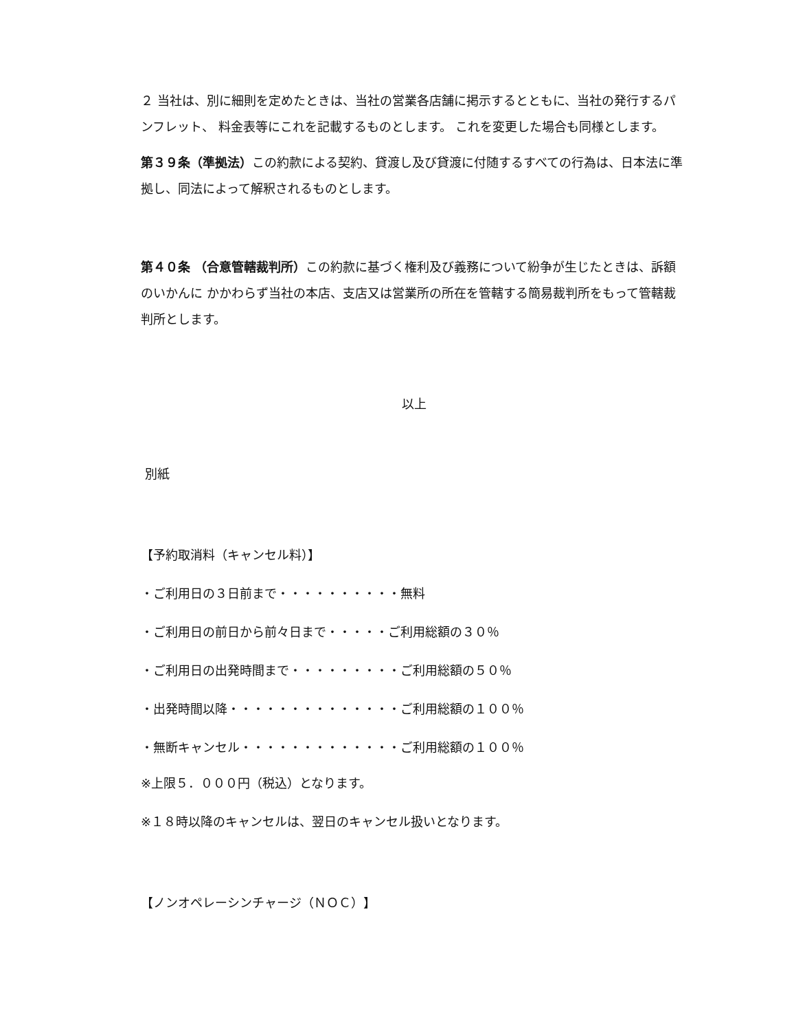２ 当社は、別に細則を定めたときは、当社の営業各店舗に掲示するとともに、当社の発行するパンフレット、 料金表等にこれを記載するものとします。 これを変更した場合も同様とします。
第３９条（準拠法）この約款による契約、貸渡し及び貸渡に付随するすべての行為は、日本法に準拠し、同法によって解釈されるものとします。
第４０条 （合意管轄裁判所）この約款に基づく権利及び義務について紛争が生じたときは、訴額のいかんに かかわらず当社の本店、支店又は営業所の所在を管轄する簡易裁判所をもって管轄裁判所とします。
以上
別紙
【予約取消料（キャンセル料）】
・ご利用日の３日前まで・・・・・・・・・・無料
・ご利用日の前日から前々日まで・・・・・ご利用総額の３０％
・ご利用日の出発時間まで・・・・・・・・・ご利用総額の５０％
・出発時間以降・・・・・・・・・・・・・・ご利用総額の１００％
・無断キャンセル・・・・・・・・・・・・・ご利用総額の１００％
※上限５．０００円（税込）となります。
※１８時以降のキャンセルは、翌日のキャンセル扱いとなります。
【ノンオペレーシンチャージ（ＮＯＣ）】